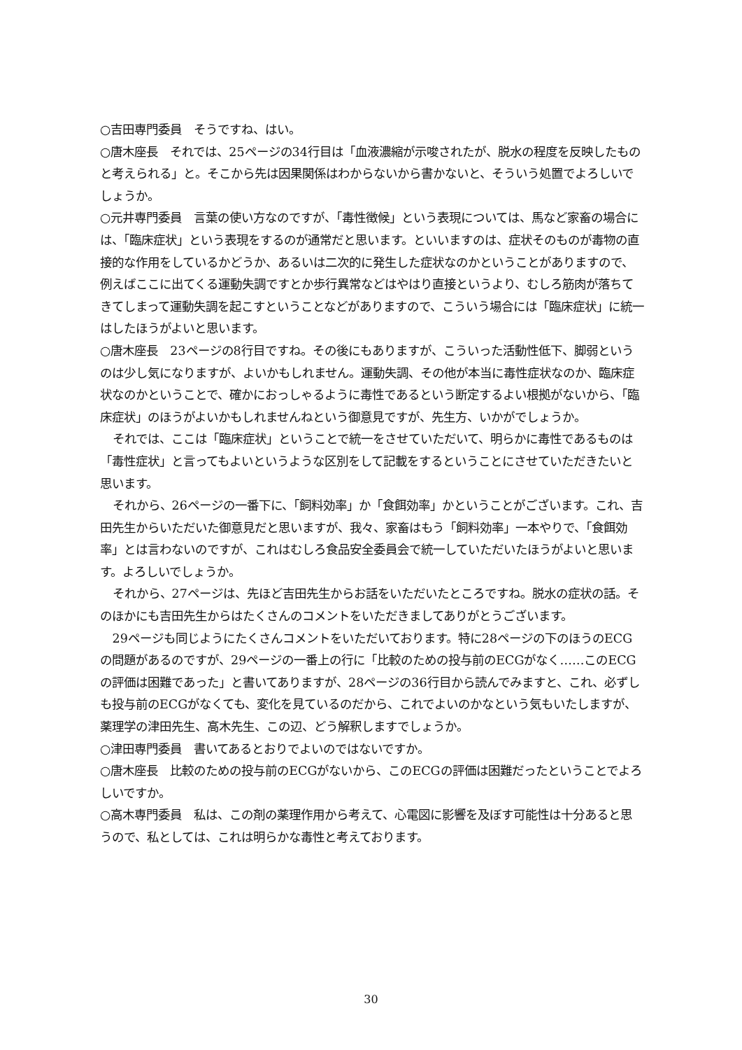○吉田専門委員　そうですね、はい。
○唐木座長　それでは、25ページの34行目は「血液濃縮が示唆されたが、脱水の程度を反映したものと考えられる」と。そこから先は因果関係はわからないから書かないと、そういう処置でよろしいでしょうか。
○元井専門委員　言葉の使い方なのですが、「毒性徴候」という表現については、馬など家畜の場合には、「臨床症状」という表現をするのが通常だと思います。といいますのは、症状そのものが毒物の直接的な作用をしているかどうか、あるいは二次的に発生した症状なのかということがありますので、例えばここに出てくる運動失調ですとか歩行異常などはやはり直接というより、むしろ筋肉が落ちてきてしまって運動失調を起こすということなどがありますので、こういう場合には「臨床症状」に統一はしたほうがよいと思います。
○唐木座長　23ページの8行目ですね。その後にもありますが、こういった活動性低下、脚弱というのは少し気になりますが、よいかもしれません。運動失調、その他が本当に毒性症状なのか、臨床症状なのかということで、確かにおっしゃるように毒性であるという断定するよい根拠がないから、「臨床症状」のほうがよいかもしれませんねという御意見ですが、先生方、いかがでしょうか。
それでは、ここは「臨床症状」ということで統一をさせていただいて、明らかに毒性であるものは「毒性症状」と言ってもよいというような区別をして記載をするということにさせていただきたいと思います。
それから、26ページの一番下に、「飼料効率」か「食餌効率」かということがございます。これ、吉田先生からいただいた御意見だと思いますが、我々、家畜はもう「飼料効率」一本やりで、「食餌効率」とは言わないのですが、これはむしろ食品安全委員会で統一していただいたほうがよいと思います。よろしいでしょうか。
それから、27ページは、先ほど吉田先生からお話をいただいたところですね。脱水の症状の話。そのほかにも吉田先生からはたくさんのコメントをいただきましてありがとうございます。
29ページも同じようにたくさんコメントをいただいております。特に28ページの下のほうのECGの問題があるのですが、29ページの一番上の行に「比較のための投与前のECGがなく……このECGの評価は困難であった」と書いてありますが、28ページの36行目から読んでみますと、これ、必ずしも投与前のECGがなくても、変化を見ているのだから、これでよいのかなという気もいたしますが、薬理学の津田先生、高木先生、この辺、どう解釈しますでしょうか。
○津田専門委員　書いてあるとおりでよいのではないですか。
○唐木座長　比較のための投与前のECGがないから、このECGの評価は困難だったということでよろしいですか。
○高木専門委員　私は、この剤の薬理作用から考えて、心電図に影響を及ぼす可能性は十分あると思うので、私としては、これは明らかな毒性と考えております。
30